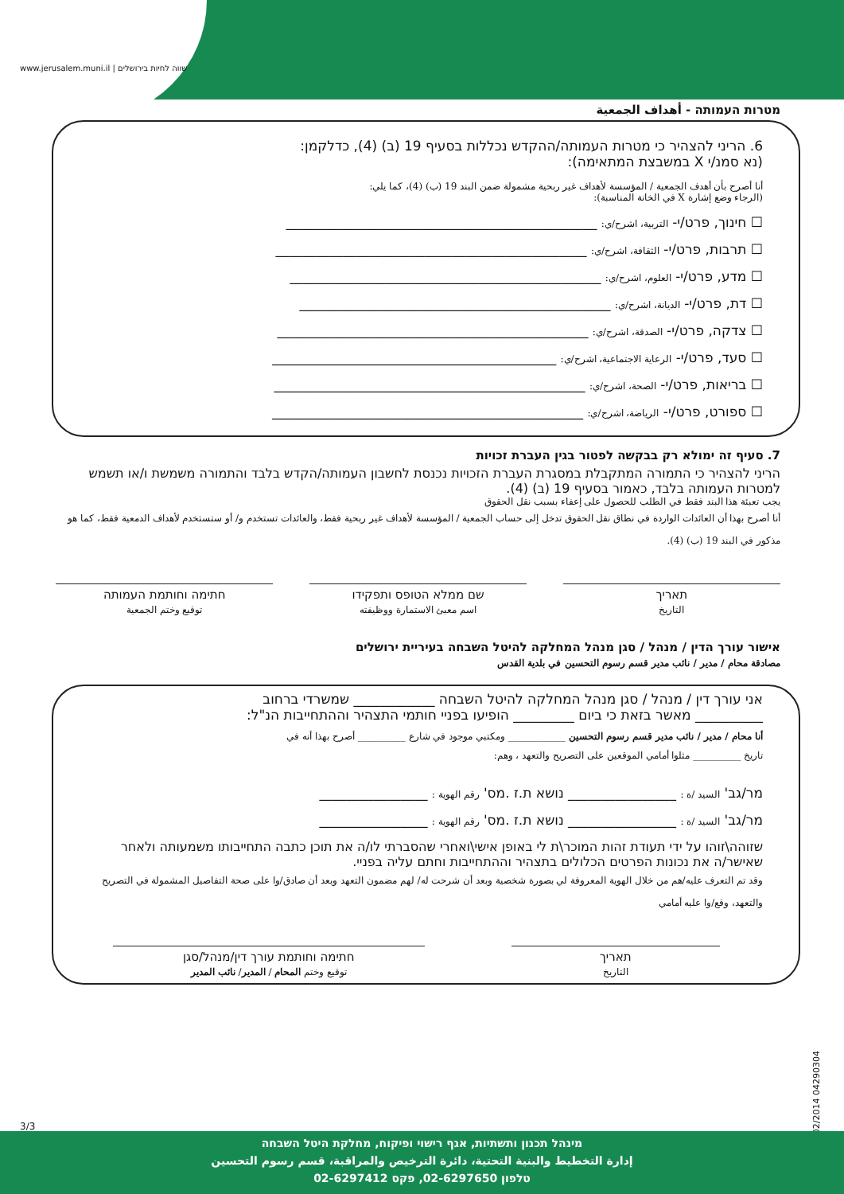www.jerusalem.muni.il | שווה לחיות בירושלים
מטרות העמותה - أهداف الجمعية
6. הריני להצהיר כי מטרות העמותה/ההקדש נכללות בסעיף 19 (ב) (4), כדלקמן:
(נא סמנ/י X במשבצת המתאימה):
أنا أصرح بأن أهدف الجمعية / المؤسسة لأهداف غير ربحية مشمولة ضمن البند 19 (ب) (4)، كما يلي:
(الرجاء وضع إشارة X في الخانة المناسبة):
☐ חינוך, פרט/י- التربية، اشرح/ي: ______________________________________________
☐ תרבות, פרט/י- الثقافة، اشرح/ي: ______________________________________________
☐ מדע, פרט/י- العلوم، اشرح/ي: ______________________________________________
☐ דת, פרט/י- الديانة، اشرح/ي: ______________________________________________
☐ צדקה, פרט/י- الصدقة، اشرح/ي: ______________________________________________
☐ סעד, פרט/י- الرعاية الاجتماعية، اشرح/ي: __________________________________________
☐ בריאות, פרט/י- الصحة، اشرح/ي: ______________________________________________
☐ ספורט, פרט/י- الرياضة، اشرح/ي: ______________________________________________
7. סעיף זה ימולא רק בבקשה לפטור בגין העברת זכויות
הריני להצהיר כי התמורה המתקבלת במסגרת העברת הזכויות נכנסת לחשבון העמותה/הקדש בלבד והתמורה משמשת ו/או תשמש למטרות העמותה בלבד, כאמור בסעיף 19 (ב) (4).
يجب تعبئة هذا البند فقط في الطلب للحصول على إعفاء بسبب نقل الحقوق
أنا أصرح بهذا أن العائدات الواردة في نطاق نقل الحقوق تدخل إلى حساب الجمعية / المؤسسة لأهداف غير ربحية فقط، والعائدات تستخدم و/ أو ستستخدم لأهداف الدمعية فقط، كما هو مذكور في البند 19 (ب) (4).
תאריך
التاريخ
שם ממלא הטופס ותפקידו
اسم معبئ الاستمارة ووظيفته
חתימה וחותמת העמותה
توقيع وختم الجمعية
אישור עורך הדין / מנהל / סגן מנהל המחלקה להיטל השבחה בעיריית ירושלים
مصادقة محام / مدير / نائب مدير قسم رسوم التحسين في بلدية القدس
אני עורך דין / מנהל / סגן מנהל המחלקה להיטל השבחה ____________ שמשרדי ברחוב
__________ מאשר בזאת כי ביום _________ הופיעו בפניי חותמי התצהיר וההתחייבות הנ"ל:
أنا محام / مدير / نائب مدير قسم رسوم التحسين ____________ ومكتبي موجود في شارع __________ أصرح بهذا أنه في
تاريخ __________ مثلوا أمامي الموقعين على التصريح والتعهد ، وهم:
מר/גב' السيد /ة : ________________ נושא ת.ז .מס' رقم الهوية : ________________
מר/גב' السيد /ة : ________________ נושא ת.ז .מס' رقم الهوية : ________________
שזוהה\זוהו על ידי תעודת זהות המוכר\ת לי באופן אישי\ואחרי שהסברתי לו/ה את תוכן כתבה התחייבותו משמעותה ולאחר שאישר/ה את נכונות הפרטים הכלולים בתצהיר וההתחייבות וחתם עליה בפניי.
وقد تم التعرف عليه/هم من خلال الهوية المعروفة لي بصورة شخصية وبعد أن شرحت له/ لهم مضمون التعهد وبعد أن صادق/وا على صحة التفاصيل المشمولة في التصريح والتعهد، وقع/وا عليه أمامي
תאריך
التاريخ
חתימה וחותמת עורך דין/מנהל/סגן
توقيع وختم المحام / المدير/ نائب المدير
3/3
02/2014 04290304
מינהל תכנון ותשתיות, אגף רישוי ופיקוח, מחלקת היטל השבחה
إدارة التخطيط والبنية التحتية، دائرة الترخيص والمراقبة، قسم رسوم التحسين
טלפון 02-6297650, פקס 02-6297412